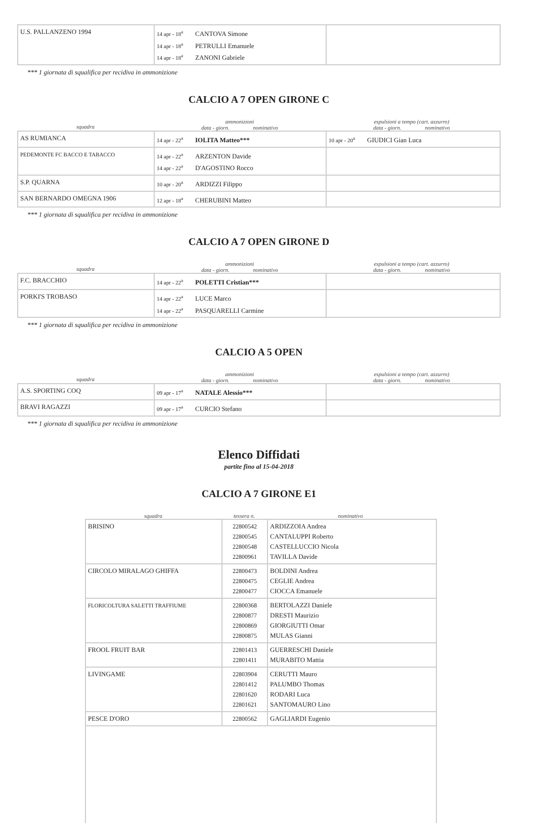| U.S. PALLANZENO 1994 | 14 apr - 18<sup>a</sup> CANTOVA Simone 14 apr - 18<sup>a</sup> PETRULLI Emanuele 14 apr - 18<sup>a</sup> ZANONI Gabriele | |
*** 1 giornata di squalifica per recidiva in ammonizione
CALCIO A 7 OPEN GIRONE C
squadra ammonizioni
data - giorn. nominativo espulsioni a tempo (cart. azzurro)
data - giorn. nominativo
| AS RUMIANCA | 14 apr - 22<sup>a</sup> IOLITA Matteo*** | 10 apr - 20<sup>a</sup> GIUDICI Gian Luca |
| PEDEMONTE FC BACCO E TABACCO | 14 apr - 22<sup>a</sup> ARZENTON Davide 14 apr - 22<sup>a</sup> D'AGOSTINO Rocco | |
| S.P. QUARNA | 10 apr - 20<sup>a</sup> ARDIZZI Filippo | |
| SAN BERNARDO OMEGNA 1906 | 12 apr - 18<sup>a</sup> CHERUBINI Matteo | |
*** 1 giornata di squalifica per recidiva in ammonizione
CALCIO A 7 OPEN GIRONE D
squadra ammonizioni
data - giorn. nominativo espulsioni a tempo (cart. azzurro)
data - giorn. nominativo
| F.C. BRACCHIO | 14 apr - 22<sup>a</sup> POLETTI Cristian*** | |
| PORKI'S TROBASO | 14 apr - 22<sup>a</sup> LUCE Marco 14 apr - 22<sup>a</sup> PASQUARELLI Carmine | |
*** 1 giornata di squalifica per recidiva in ammonizione
CALCIO A 5 OPEN
squadra ammonizioni
data - giorn. nominativo espulsioni a tempo (cart. azzurro)
data - giorn. nominativo
| A.S. SPORTING COQ | 09 apr - 17<sup>a</sup> NATALE Alessio*** | |
| BRAVI RAGAZZI | 09 apr - 17<sup>a</sup> CURCIO Stefano | |
*** 1 giornata di squalifica per recidiva in ammonizione
Elenco Diffidati
partite fino al 15-04-2018
CALCIO A 7 GIRONE E1
squadra tessera n. nominativo
| BRISINO | 22800542 22800545 22800548 22800961 | ARDIZZOIA Andrea CANTALUPPI Roberto CASTELLUCCIO Nicola TAVILLA Davide |
| CIRCOLO MIRALAGO GHIFFA | 22800473 22800475 22800477 | BOLDINI Andrea CEGLIE Andrea CIOCCA Emanuele |
| FLORICOLTURA SALETTI TRAFFIUME | 22800368 22800877 22800869 22800875 | BERTOLAZZI Daniele DRESTI Maurizio GIORGIUTTI Omar MULAS Gianni |
| FROOL FRUIT BAR | 22801413 22801411 | GUERRESCHI Daniele MURABITO Mattia |
| LIVINGAME | 22803904 22801412 22801620 22801621 | CERUTTI Mauro PALUMBO Thomas RODARI Luca SANTOMAURO Lino |
| PESCE D'ORO | 22800562 | GAGLIARDI Eugenio |